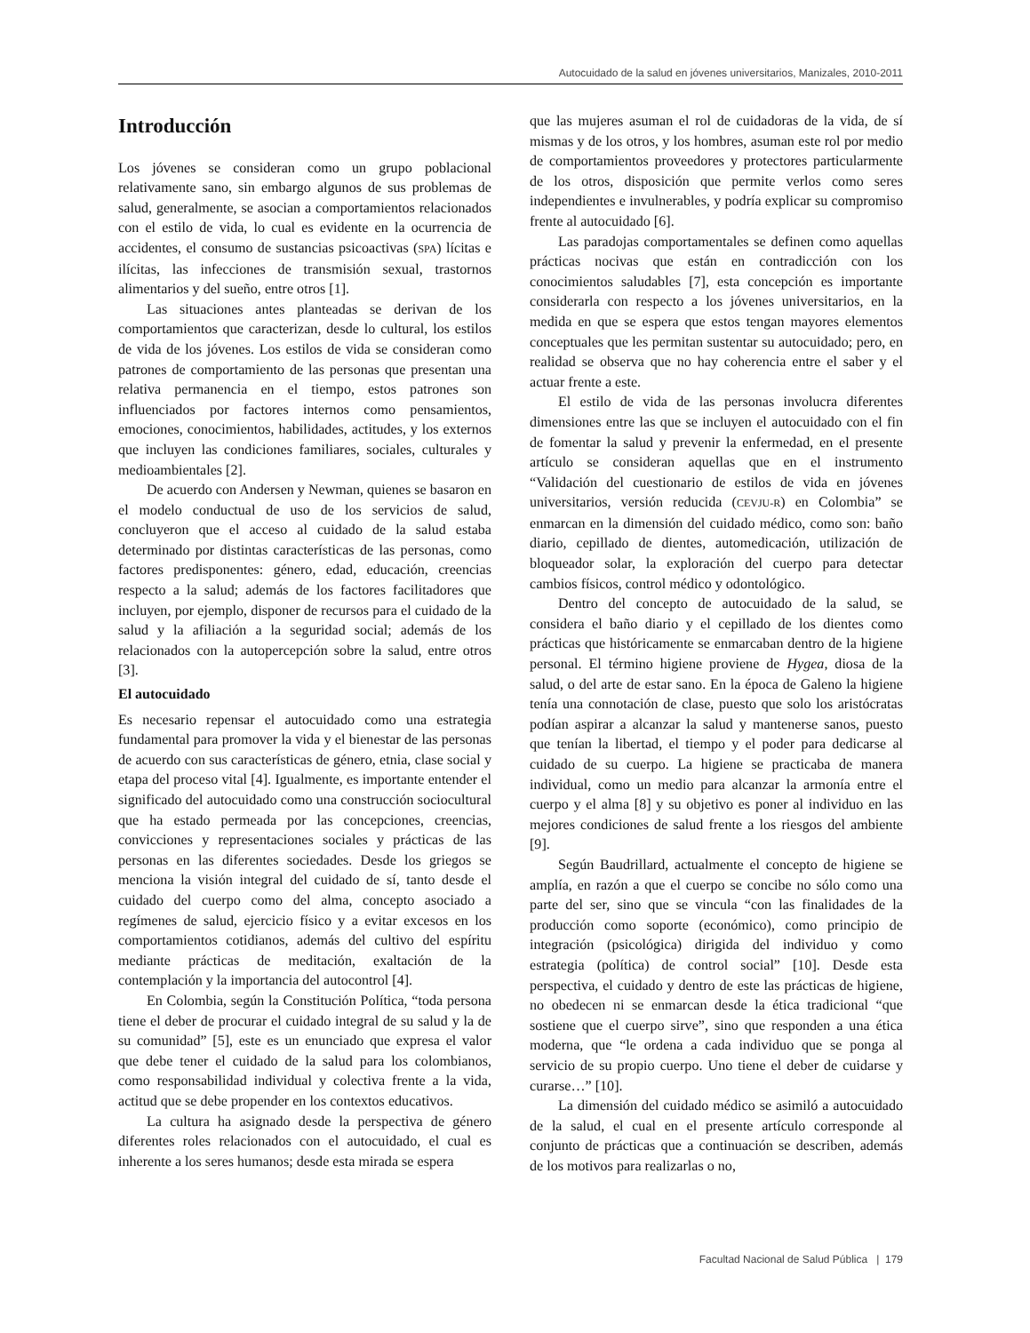Autocuidado de la salud en jóvenes universitarios, Manizales, 2010-2011
Introducción
Los jóvenes se consideran como un grupo poblacional relativamente sano, sin embargo algunos de sus problemas de salud, generalmente, se asocian a comportamientos relacionados con el estilo de vida, lo cual es evidente en la ocurrencia de accidentes, el consumo de sustancias psicoactivas (SPA) lícitas e ilícitas, las infecciones de transmisión sexual, trastornos alimentarios y del sueño, entre otros [1].
Las situaciones antes planteadas se derivan de los comportamientos que caracterizan, desde lo cultural, los estilos de vida de los jóvenes. Los estilos de vida se consideran como patrones de comportamiento de las personas que presentan una relativa permanencia en el tiempo, estos patrones son influenciados por factores internos como pensamientos, emociones, conocimientos, habilidades, actitudes, y los externos que incluyen las condiciones familiares, sociales, culturales y medioambientales [2].
De acuerdo con Andersen y Newman, quienes se basaron en el modelo conductual de uso de los servicios de salud, concluyeron que el acceso al cuidado de la salud estaba determinado por distintas características de las personas, como factores predisponentes: género, edad, educación, creencias respecto a la salud; además de los factores facilitadores que incluyen, por ejemplo, disponer de recursos para el cuidado de la salud y la afiliación a la seguridad social; además de los relacionados con la autopercepción sobre la salud, entre otros [3].
El autocuidado
Es necesario repensar el autocuidado como una estrategia fundamental para promover la vida y el bienestar de las personas de acuerdo con sus características de género, etnia, clase social y etapa del proceso vital [4]. Igualmente, es importante entender el significado del autocuidado como una construcción sociocultural que ha estado permeada por las concepciones, creencias, convicciones y representaciones sociales y prácticas de las personas en las diferentes sociedades. Desde los griegos se menciona la visión integral del cuidado de sí, tanto desde el cuidado del cuerpo como del alma, concepto asociado a regímenes de salud, ejercicio físico y a evitar excesos en los comportamientos cotidianos, además del cultivo del espíritu mediante prácticas de meditación, exaltación de la contemplación y la importancia del autocontrol [4].
En Colombia, según la Constitución Política, “toda persona tiene el deber de procurar el cuidado integral de su salud y la de su comunidad” [5], este es un enunciado que expresa el valor que debe tener el cuidado de la salud para los colombianos, como responsabilidad individual y colectiva frente a la vida, actitud que se debe propender en los contextos educativos.
La cultura ha asignado desde la perspectiva de género diferentes roles relacionados con el autocuidado, el cual es inherente a los seres humanos; desde esta mirada se espera
que las mujeres asuman el rol de cuidadoras de la vida, de sí mismas y de los otros, y los hombres, asuman este rol por medio de comportamientos proveedores y protectores particularmente de los otros, disposición que permite verlos como seres independientes e invulnerables, y podría explicar su compromiso frente al autocuidado [6].
Las paradojas comportamentales se definen como aquellas prácticas nocivas que están en contradicción con los conocimientos saludables [7], esta concepción es importante considerarla con respecto a los jóvenes universitarios, en la medida en que se espera que estos tengan mayores elementos conceptuales que les permitan sustentar su autocuidado; pero, en realidad se observa que no hay coherencia entre el saber y el actuar frente a este.
El estilo de vida de las personas involucra diferentes dimensiones entre las que se incluyen el autocuidado con el fin de fomentar la salud y prevenir la enfermedad, en el presente artículo se consideran aquellas que en el instrumento “Validación del cuestionario de estilos de vida en jóvenes universitarios, versión reducida (CEVJU-R) en Colombia” se enmarcan en la dimensión del cuidado médico, como son: baño diario, cepillado de dientes, automedicación, utilización de bloqueador solar, la exploración del cuerpo para detectar cambios físicos, control médico y odontológico.
Dentro del concepto de autocuidado de la salud, se considera el baño diario y el cepillado de los dientes como prácticas que históricamente se enmarcaban dentro de la higiene personal. El término higiene proviene de Hygea, diosa de la salud, o del arte de estar sano. En la época de Galeno la higiene tenía una connotación de clase, puesto que solo los aristócratas podían aspirar a alcanzar la salud y mantenerse sanos, puesto que tenían la libertad, el tiempo y el poder para dedicarse al cuidado de su cuerpo. La higiene se practicaba de manera individual, como un medio para alcanzar la armonía entre el cuerpo y el alma [8] y su objetivo es poner al individuo en las mejores condiciones de salud frente a los riesgos del ambiente [9].
Según Baudrillard, actualmente el concepto de higiene se amplía, en razón a que el cuerpo se concibe no sólo como una parte del ser, sino que se vincula “con las finalidades de la producción como soporte (económico), como principio de integración (psicológica) dirigida del individuo y como estrategia (política) de control social” [10]. Desde esta perspectiva, el cuidado y dentro de este las prácticas de higiene, no obedecen ni se enmarcan desde la ética tradicional “que sostiene que el cuerpo sirve”, sino que responden a una ética moderna, que “le ordena a cada individuo que se ponga al servicio de su propio cuerpo. Uno tiene el deber de cuidarse y curarse…” [10].
La dimensión del cuidado médico se asimiló a autocuidado de la salud, el cual en el presente artículo corresponde al conjunto de prácticas que a continuación se describen, además de los motivos para realizarlas o no,
Facultad Nacional de Salud Pública | 179